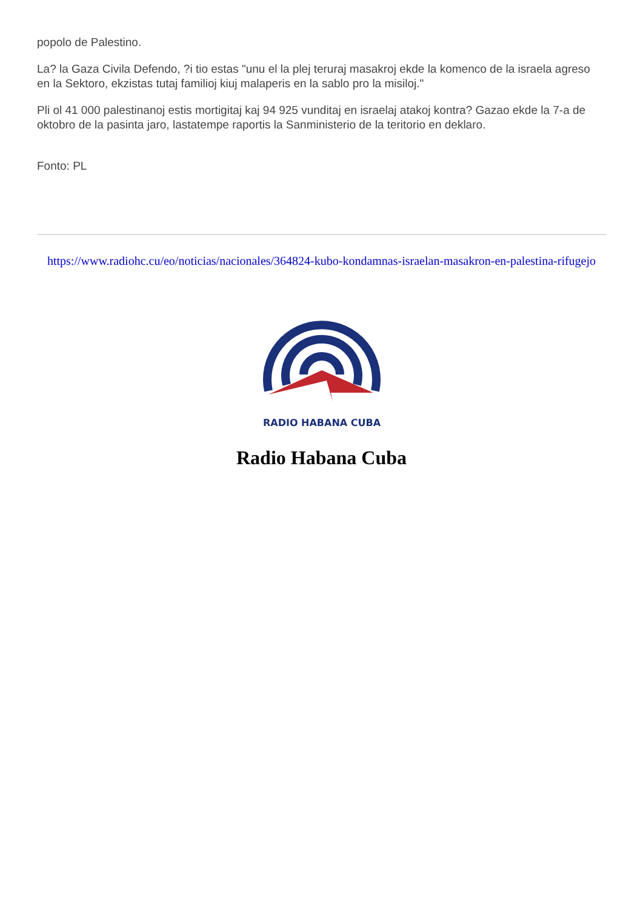popolo de Palestino.
La? la Gaza Civila Defendo, ?i tio estas "unu el la plej teruraj masakroj ekde la komenco de la israela agreso en la Sektoro, ekzistas tutaj familioj kiuj malaperis en la sablo pro la misiloj."
Pli ol 41 000 palestinanoj estis mortigitaj kaj 94 925 vunditaj en israelaj atakoj kontra? Gazao ekde la 7-a de oktobro de la pasinta jaro, lastatempe raportis la Sanministerio de la teritorio en deklaro.
Fonto: PL
https://www.radiohc.cu/eo/noticias/nacionales/364824-kubo-kondamnas-israelan-masakron-en-palestina-rifugejo
RADIO HABANA CUBA
Radio Habana Cuba